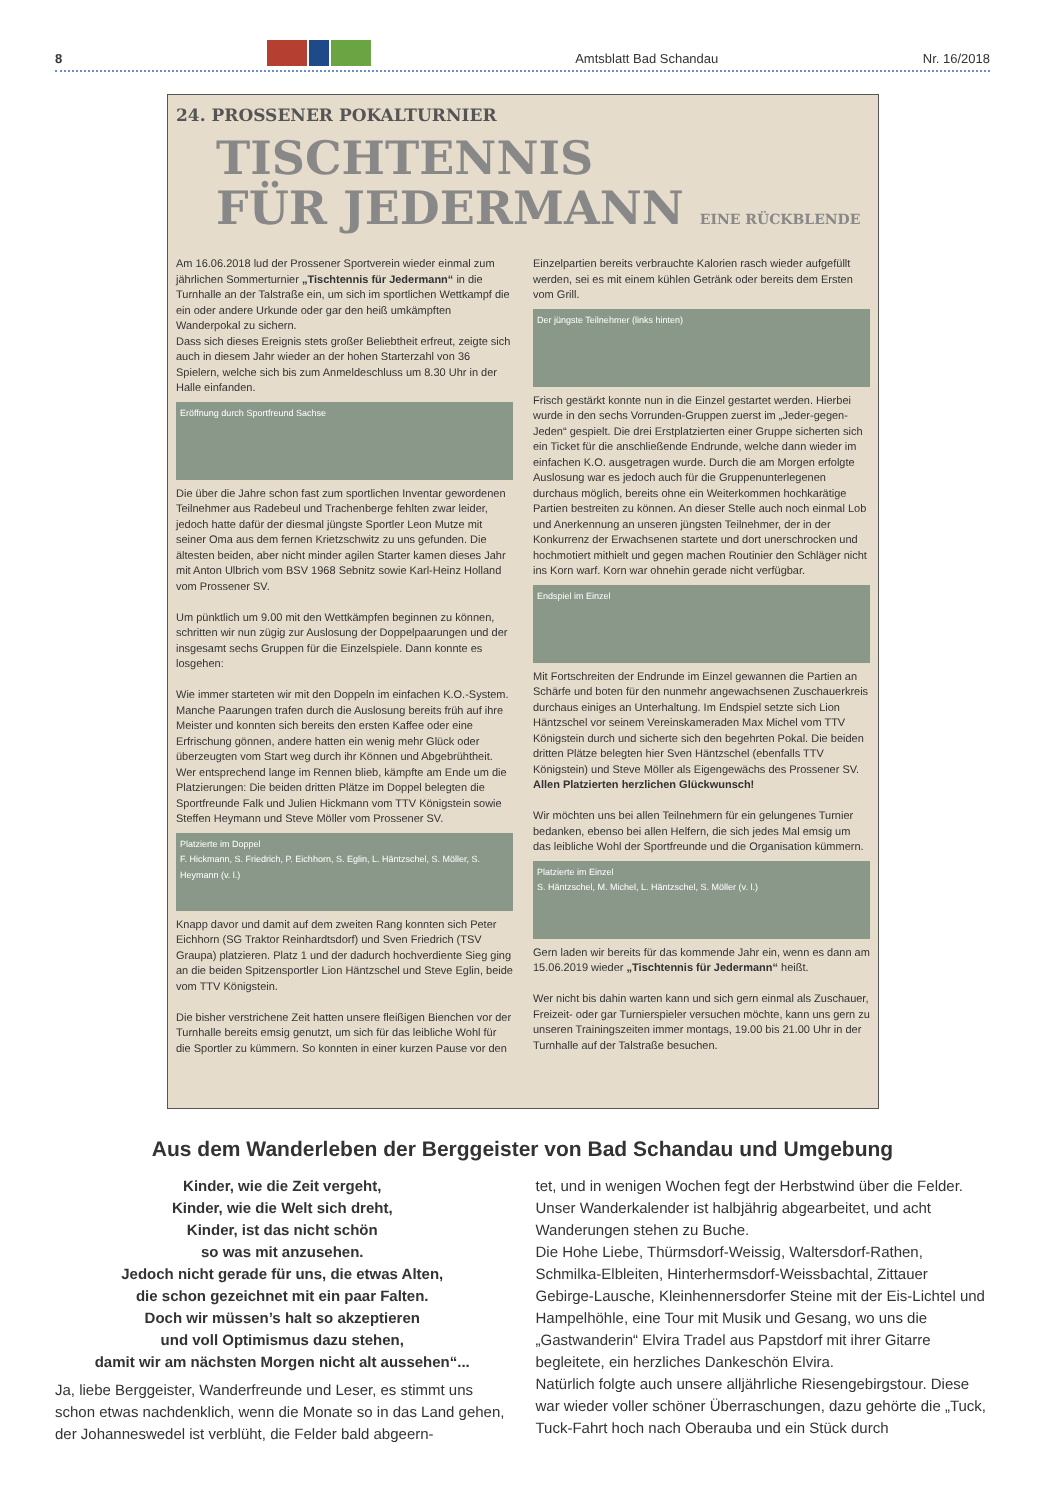8
Amtsblatt Bad Schandau Nr. 16/2018
24. PROSSENER POKALTURNIER
TISCHTENNIS
FÜR JEDERMANN EINE RÜCKBLENDE
Am 16.06.2018 lud der Prossener Sportverein wieder einmal zum jährlichen Sommerturnier „Tischtennis für Jedermann“ in die Turnhalle an der Talstraße ein, um sich im sportlichen Wettkampf die ein oder andere Urkunde oder gar den heiß umkämpften Wanderpokal zu sichern.
Dass sich dieses Ereignis stets großer Beliebtheit erfreut, zeigte sich auch in diesem Jahr wieder an der hohen Starterzahl von 36 Spielern, welche sich bis zum Anmeldeschluss um 8.30 Uhr in der Halle einfanden.
Eröffnung durch Sportfreund Sachse
Die über die Jahre schon fast zum sportlichen Inventar gewordenen Teilnehmer aus Radebeul und Trachenberge fehlten zwar leider, jedoch hatte dafür der diesmal jüngste Sportler Leon Mutze mit seiner Oma aus dem fernen Krietzschwitz zu uns gefunden. Die ältesten beiden, aber nicht minder agilen Starter kamen dieses Jahr mit Anton Ulbrich vom BSV 1968 Sebnitz sowie Karl-Heinz Holland vom Prossener SV.
Um pünktlich um 9.00 mit den Wettkämpfen beginnen zu können, schritten wir nun zügig zur Auslosung der Doppelpaarungen und der insgesamt sechs Gruppen für die Einzelspiele. Dann konnte es losgehen:
Wie immer starteten wir mit den Doppeln im einfachen K.O.-System. Manche Paarungen trafen durch die Auslosung bereits früh auf ihre Meister und konnten sich bereits den ersten Kaffee oder eine Erfrischung gönnen, andere hatten ein wenig mehr Glück oder überzeugten vom Start weg durch ihr Können und Abgebrühtheit. Wer entsprechend lange im Rennen blieb, kämpfte am Ende um die Platzierungen: Die beiden dritten Plätze im Doppel belegten die Sportfreunde Falk und Julien Hickmann vom TTV Königstein sowie Steffen Heymann und Steve Möller vom Prossener SV.
Platzierte im Doppel
F. Hickmann, S. Friedrich, P. Eichhorn, S. Eglin, L. Häntzschel, S. Möller, S. Heymann (v. l.)
Knapp davor und damit auf dem zweiten Rang konnten sich Peter Eichhorn (SG Traktor Reinhardtsdorf) und Sven Friedrich (TSV Graupa) platzieren. Platz 1 und der dadurch hochverdiente Sieg ging an die beiden Spitzensportler Lion Häntzschel und Steve Eglin, beide vom TTV Königstein.
Die bisher verstrichene Zeit hatten unsere fleißigen Bienchen vor der Turnhalle bereits emsig genutzt, um sich für das leibliche Wohl für die Sportler zu kümmern. So konnten in einer kurzen Pause vor den
Einzelpartien bereits verbrauchte Kalorien rasch wieder aufgefüllt werden, sei es mit einem kühlen Getränk oder bereits dem Ersten vom Grill.
Der jüngste Teilnehmer (links hinten)
Frisch gestärkt konnte nun in die Einzel gestartet werden. Hierbei wurde in den sechs Vorrunden-Gruppen zuerst im „Jeder-gegen-Jeden“ gespielt. Die drei Erstplatzierten einer Gruppe sicherten sich ein Ticket für die anschließende Endrunde, welche dann wieder im einfachen K.O. ausgetragen wurde. Durch die am Morgen erfolgte Auslosung war es jedoch auch für die Gruppenunterlegenen durchaus möglich, bereits ohne ein Weiterkommen hochkarätige Partien bestreiten zu können. An dieser Stelle auch noch einmal Lob und Anerkennung an unseren jüngsten Teilnehmer, der in der Konkurrenz der Erwachsenen startete und dort unerschrocken und hochmotiert mithielt und gegen machen Routinier den Schläger nicht ins Korn warf. Korn war ohnehin gerade nicht verfügbar.
Endspiel im Einzel
Mit Fortschreiten der Endrunde im Einzel gewannen die Partien an Schärfe und boten für den nunmehr angewachsenen Zuschauerkreis durchaus einiges an Unterhaltung. Im Endspiel setzte sich Lion Häntzschel vor seinem Vereinskameraden Max Michel vom TTV Königstein durch und sicherte sich den begehrten Pokal. Die beiden dritten Plätze belegten hier Sven Häntzschel (ebenfalls TTV Königstein) und Steve Möller als Eigengewächs des Prossener SV.
Allen Platzierten herzlichen Glückwunsch!
Wir möchten uns bei allen Teilnehmern für ein gelungenes Turnier bedanken, ebenso bei allen Helfern, die sich jedes Mal emsig um das leibliche Wohl der Sportfreunde und die Organisation kümmern.
Platzierte im Einzel
S. Häntzschel, M. Michel, L. Häntzschel, S. Möller (v. l.)
Gern laden wir bereits für das kommende Jahr ein, wenn es dann am 15.06.2019 wieder „Tischtennis für Jedermann“ heißt.
Wer nicht bis dahin warten kann und sich gern einmal als Zuschauer, Freizeit- oder gar Turnierspieler versuchen möchte, kann uns gern zu unseren Trainingszeiten immer montags, 19.00 bis 21.00 Uhr in der Turnhalle auf der Talstraße besuchen.
Aus dem Wanderleben der Berggeister von Bad Schandau und Umgebung
Kinder, wie die Zeit vergeht,
Kinder, wie die Welt sich dreht,
Kinder, ist das nicht schön
so was mit anzusehen.
Jedoch nicht gerade für uns, die etwas Alten,
die schon gezeichnet mit ein paar Falten.
Doch wir müssen’s halt so akzeptieren
und voll Optimismus dazu stehen,
damit wir am nächsten Morgen nicht alt aussehen“...
Ja, liebe Berggeister, Wanderfreunde und Leser, es stimmt uns schon etwas nachdenklich, wenn die Monate so in das Land gehen, der Johanneswedel ist verblüht, die Felder bald abgeern-
tet, und in wenigen Wochen fegt der Herbstwind über die Felder. Unser Wanderkalender ist halbjährig abgearbeitet, und acht Wanderungen stehen zu Buche.
Die Hohe Liebe, Thürmsdorf-Weissig, Waltersdorf-Rathen, Schmilka-Elbleiten, Hinterhermsdorf-Weissbachtal, Zittauer Gebirge-Lausche, Kleinhennersdorfer Steine mit der Eis-Lichtel und Hampelhöhle, eine Tour mit Musik und Gesang, wo uns die „Gastwanderin“ Elvira Tradel aus Papstdorf mit ihrer Gitarre begleitete, ein herzliches Dankeschön Elvira.
Natürlich folgte auch unsere alljährliche Riesengebirgstour. Diese war wieder voller schöner Überraschungen, dazu gehörte die „Tuck, Tuck-Fahrt hoch nach Oberauba und ein Stück durch